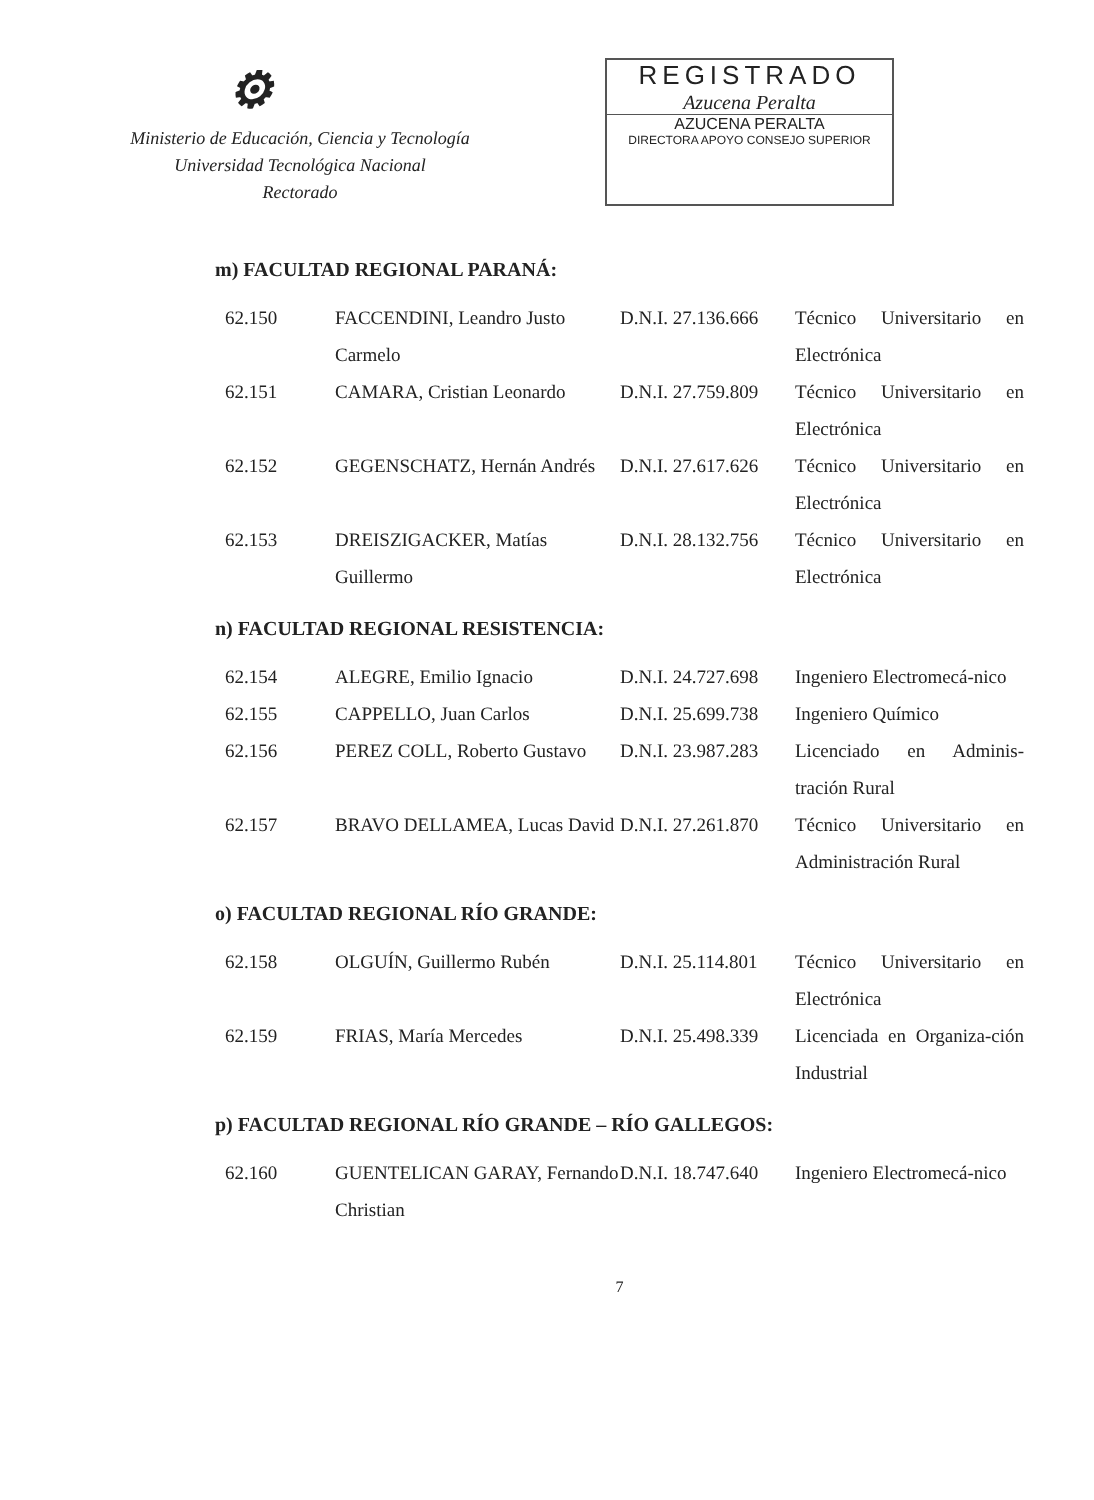⚙
Ministerio de Educación, Ciencia y Tecnología
Universidad Tecnológica Nacional
Rectorado
REGISTRADO
Azucena Peralta
AZUCENA PERALTA
DIRECTORA APOYO CONSEJO SUPERIOR
m) FACULTAD REGIONAL PARANÁ:
| 62.150 | FACCENDINI, Leandro Justo Carmelo | D.N.I. 27.136.666 | Técnico Universitario en Electrónica |
| 62.151 | CAMARA, Cristian Leonardo | D.N.I. 27.759.809 | Técnico Universitario en Electrónica |
| 62.152 | GEGENSCHATZ, Hernán Andrés | D.N.I. 27.617.626 | Técnico Universitario en Electrónica |
| 62.153 | DREISZIGACKER, Matías Guillermo | D.N.I. 28.132.756 | Técnico Universitario en Electrónica |
n) FACULTAD REGIONAL RESISTENCIA:
| 62.154 | ALEGRE, Emilio Ignacio | D.N.I. 24.727.698 | Ingeniero Electromecá-nico |
| 62.155 | CAPPELLO, Juan Carlos | D.N.I. 25.699.738 | Ingeniero Químico |
| 62.156 | PEREZ COLL, Roberto Gustavo | D.N.I. 23.987.283 | Licenciado en Adminis-tración Rural |
| 62.157 | BRAVO DELLAMEA, Lucas David | D.N.I. 27.261.870 | Técnico Universitario en Administración Rural |
o) FACULTAD REGIONAL RÍO GRANDE:
| 62.158 | OLGUÍN, Guillermo Rubén | D.N.I. 25.114.801 | Técnico Universitario en Electrónica |
| 62.159 | FRIAS, María Mercedes | D.N.I. 25.498.339 | Licenciada en Organiza-ción Industrial |
p) FACULTAD REGIONAL RÍO GRANDE – RÍO GALLEGOS:
| 62.160 | GUENTELICAN GARAY, Fernando Christian | D.N.I. 18.747.640 | Ingeniero Electromecá-nico |
7